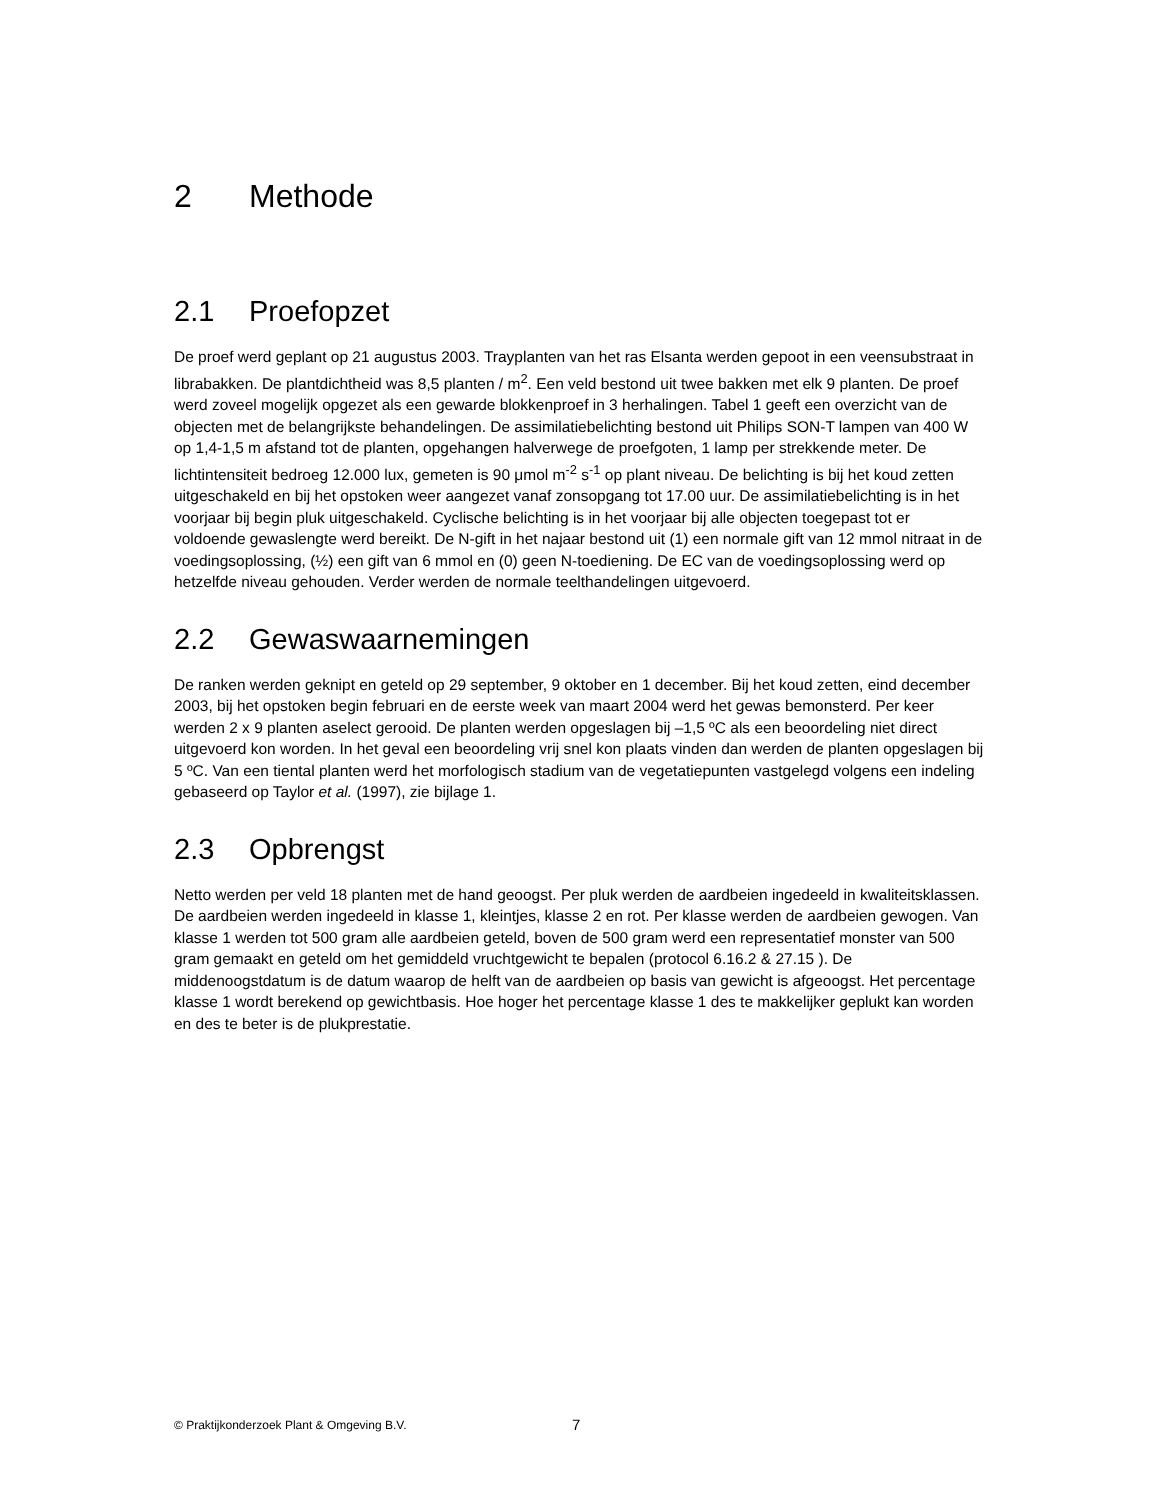2 Methode
2.1 Proefopzet
De proef werd geplant op 21 augustus 2003. Trayplanten van het ras Elsanta werden gepoot in een veensubstraat in librabakken. De plantdichtheid was 8,5 planten / m<sup>2</sup>. Een veld bestond uit twee bakken met elk 9 planten. De proef werd zoveel mogelijk opgezet als een gewarde blokkenproef in 3 herhalingen. Tabel 1 geeft een overzicht van de objecten met de belangrijkste behandelingen. De assimilatiebelichting bestond uit Philips SON-T lampen van 400 W op 1,4-1,5 m afstand tot de planten, opgehangen halverwege de proefgoten, 1 lamp per strekkende meter. De lichtintensiteit bedroeg 12.000 lux, gemeten is 90 μmol m<sup>-2</sup> s<sup>-1</sup> op plant niveau. De belichting is bij het koud zetten uitgeschakeld en bij het opstoken weer aangezet vanaf zonsopgang tot 17.00 uur. De assimilatiebelichting is in het voorjaar bij begin pluk uitgeschakeld. Cyclische belichting is in het voorjaar bij alle objecten toegepast tot er voldoende gewaslengte werd bereikt. De N-gift in het najaar bestond uit (1) een normale gift van 12 mmol nitraat in de voedingsoplossing, (½) een gift van 6 mmol en (0) geen N-toediening. De EC van de voedingsoplossing werd op hetzelfde niveau gehouden. Verder werden de normale teelthandelingen uitgevoerd.
2.2 Gewaswaarnemingen
De ranken werden geknipt en geteld op 29 september, 9 oktober en 1 december. Bij het koud zetten, eind december 2003, bij het opstoken begin februari en de eerste week van maart 2004 werd het gewas bemonsterd. Per keer werden 2 x 9 planten aselect gerooid. De planten werden opgeslagen bij –1,5 ºC als een beoordeling niet direct uitgevoerd kon worden. In het geval een beoordeling vrij snel kon plaats vinden dan werden de planten opgeslagen bij 5 ºC. Van een tiental planten werd het morfologisch stadium van de vegetatiepunten vastgelegd volgens een indeling gebaseerd op Taylor et al. (1997), zie bijlage 1.
2.3 Opbrengst
Netto werden per veld 18 planten met de hand geoogst. Per pluk werden de aardbeien ingedeeld in kwaliteitsklassen. De aardbeien werden ingedeeld in klasse 1, kleintjes, klasse 2 en rot. Per klasse werden de aardbeien gewogen. Van klasse 1 werden tot 500 gram alle aardbeien geteld, boven de 500 gram werd een representatief monster van 500 gram gemaakt en geteld om het gemiddeld vruchtgewicht te bepalen (protocol 6.16.2 & 27.15 ). De middenoogstdatum is de datum waarop de helft van de aardbeien op basis van gewicht is afgeoogst. Het percentage klasse 1 wordt berekend op gewichtbasis. Hoe hoger het percentage klasse 1 des te makkelijker geplukt kan worden en des te beter is de plukprestatie.
© Praktijkonderzoek Plant & Omgeving B.V. 7